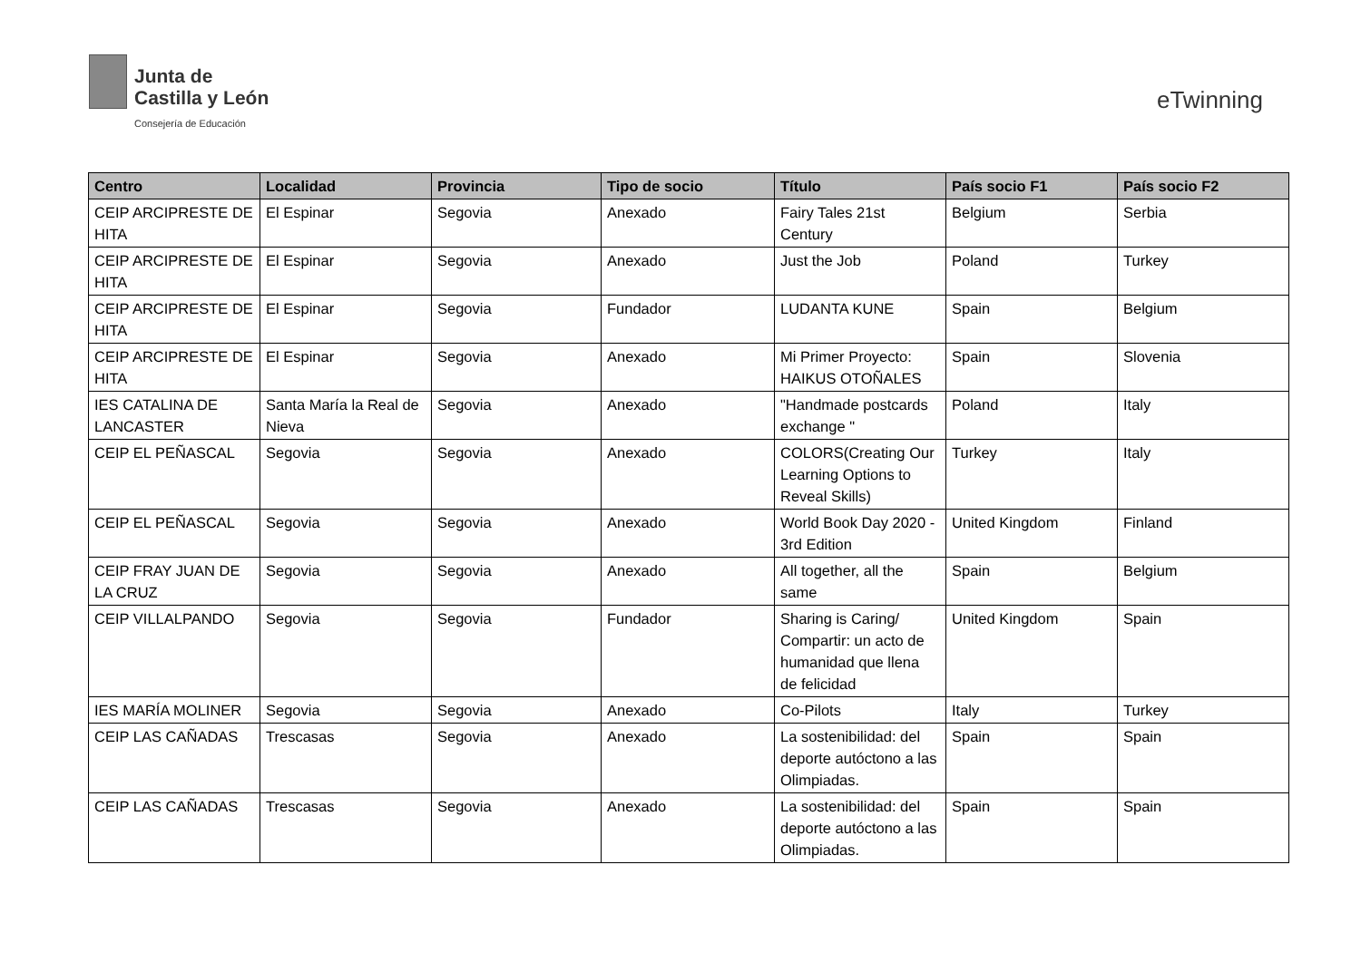Junta de
Castilla y León
Consejería de Educación
eTwinning
| Centro | Localidad | Provincia | Tipo de socio | Título | País socio F1 | País socio F2 |
| --- | --- | --- | --- | --- | --- | --- |
| CEIP ARCIPRESTE DE HITA | El Espinar | Segovia | Anexado | Fairy Tales 21st Century | Belgium | Serbia |
| CEIP ARCIPRESTE DE HITA | El Espinar | Segovia | Anexado | Just the Job | Poland | Turkey |
| CEIP ARCIPRESTE DE HITA | El Espinar | Segovia | Fundador | LUDANTA KUNE | Spain | Belgium |
| CEIP ARCIPRESTE DE HITA | El Espinar | Segovia | Anexado | Mi Primer Proyecto: HAIKUS OTOÑALES | Spain | Slovenia |
| IES CATALINA DE LANCASTER | Santa María la Real de Nieva | Segovia | Anexado | "Handmade postcards exchange " | Poland | Italy |
| CEIP EL PEÑASCAL | Segovia | Segovia | Anexado | COLORS(Creating Our Learning Options to Reveal Skills) | Turkey | Italy |
| CEIP EL PEÑASCAL | Segovia | Segovia | Anexado | World Book Day 2020 - 3rd Edition | United Kingdom | Finland |
| CEIP FRAY JUAN DE LA CRUZ | Segovia | Segovia | Anexado | All together, all the same | Spain | Belgium |
| CEIP VILLALPANDO | Segovia | Segovia | Fundador | Sharing is Caring/ Compartir: un acto de humanidad que llena de felicidad | United Kingdom | Spain |
| IES MARÍA MOLINER | Segovia | Segovia | Anexado | Co-Pilots | Italy | Turkey |
| CEIP LAS CAÑADAS | Trescasas | Segovia | Anexado | La sostenibilidad: del deporte autóctono a las Olimpiadas. | Spain | Spain |
| CEIP LAS CAÑADAS | Trescasas | Segovia | Anexado | La sostenibilidad: del deporte autóctono a las Olimpiadas. | Spain | Spain |